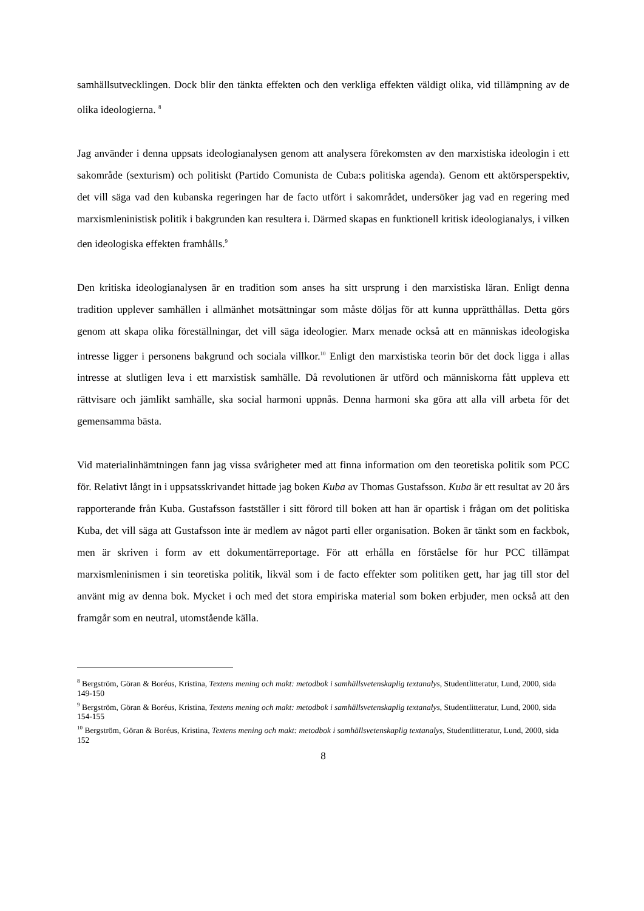samhällsutvecklingen. Dock blir den tänkta effekten och den verkliga effekten väldigt olika, vid tillämpning av de olika ideologierna. <sup>8</sup>
Jag använder i denna uppsats ideologianalysen genom att analysera förekomsten av den marxistiska ideologin i ett sakområde (sexturism) och politiskt (Partido Comunista de Cuba:s politiska agenda). Genom ett aktörsperspektiv, det vill säga vad den kubanska regeringen har de facto utfört i sakområdet, undersöker jag vad en regering med marxismleninistisk politik i bakgrunden kan resultera i. Därmed skapas en funktionell kritisk ideologianalys, i vilken den ideologiska effekten framhålls.<sup>9</sup>
Den kritiska ideologianalysen är en tradition som anses ha sitt ursprung i den marxistiska läran. Enligt denna tradition upplever samhällen i allmänhet motsättningar som måste döljas för att kunna upprätthållas. Detta görs genom att skapa olika föreställningar, det vill säga ideologier. Marx menade också att en människas ideologiska intresse ligger i personens bakgrund och sociala villkor.<sup>10</sup> Enligt den marxistiska teorin bör det dock ligga i allas intresse at slutligen leva i ett marxistisk samhälle. Då revolutionen är utförd och människorna fått uppleva ett rättvisare och jämlikt samhälle, ska social harmoni uppnås. Denna harmoni ska göra att alla vill arbeta för det gemensamma bästa.
Vid materialinhämtningen fann jag vissa svårigheter med att finna information om den teoretiska politik som PCC för. Relativt långt in i uppsatsskrivandet hittade jag boken Kuba av Thomas Gustafsson. Kuba är ett resultat av 20 års rapporterande från Kuba. Gustafsson fastställer i sitt förord till boken att han är opartisk i frågan om det politiska Kuba, det vill säga att Gustafsson inte är medlem av något parti eller organisation. Boken är tänkt som en fackbok, men är skriven i form av ett dokumentärreportage. För att erhålla en förståelse för hur PCC tillämpat marxismleninismen i sin teoretiska politik, likväl som i de facto effekter som politiken gett, har jag till stor del använt mig av denna bok. Mycket i och med det stora empiriska material som boken erbjuder, men också att den framgår som en neutral, utomstående källa.
<sup>8</sup> Bergström, Göran & Boréus, Kristina, Textens mening och makt: metodbok i samhällsvetenskaplig textanalys, Studentlitteratur, Lund, 2000, sida 149-150
<sup>9</sup> Bergström, Göran & Boréus, Kristina, Textens mening och makt: metodbok i samhällsvetenskaplig textanalys, Studentlitteratur, Lund, 2000, sida 154-155
<sup>10</sup> Bergström, Göran & Boréus, Kristina, Textens mening och makt: metodbok i samhällsvetenskaplig textanalys, Studentlitteratur, Lund, 2000, sida 152
8